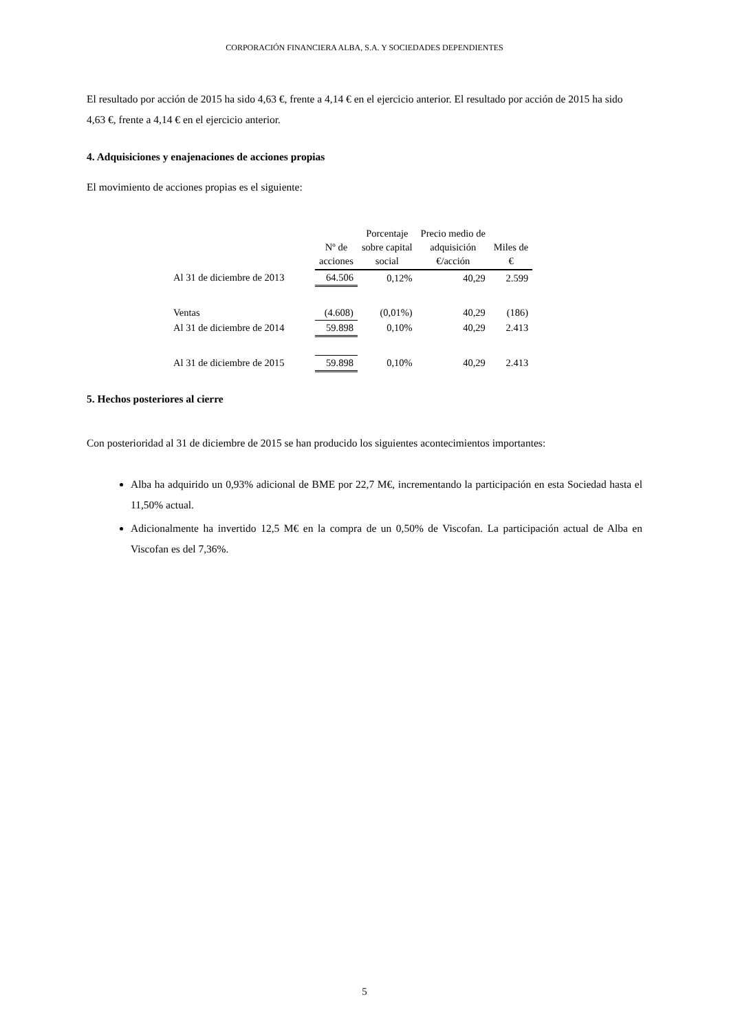CORPORACIÓN FINANCIERA ALBA, S.A. Y SOCIEDADES DEPENDIENTES
El resultado por acción de 2015 ha sido 4,63 €, frente a 4,14 € en el ejercicio anterior. El resultado por acción de 2015 ha sido 4,63 €, frente a 4,14 € en el ejercicio anterior.
4. Adquisiciones y enajenaciones de acciones propias
El movimiento de acciones propias es el siguiente:
| | Nº de acciones | Porcentaje sobre capital social | Precio medio de adquisición €/acción | Miles de € |
| --- | --- | --- | --- | --- |
| Al 31 de diciembre de 2013 | 64.506 | 0,12% | 40,29 | 2.599 |
| Ventas | (4.608) | (0,01%) | 40,29 | (186) |
| Al 31 de diciembre de 2014 | 59.898 | 0,10% | 40,29 | 2.413 |
| Al 31 de diciembre de 2015 | 59.898 | 0,10% | 40,29 | 2.413 |
5. Hechos posteriores al cierre
Con posterioridad al 31 de diciembre de 2015 se han producido los siguientes acontecimientos importantes:
Alba ha adquirido un 0,93% adicional de BME por 22,7 M€, incrementando la participación en esta Sociedad hasta el 11,50% actual.
Adicionalmente ha invertido 12,5 M€ en la compra de un 0,50% de Viscofan. La participación actual de Alba en Viscofan es del 7,36%.
5